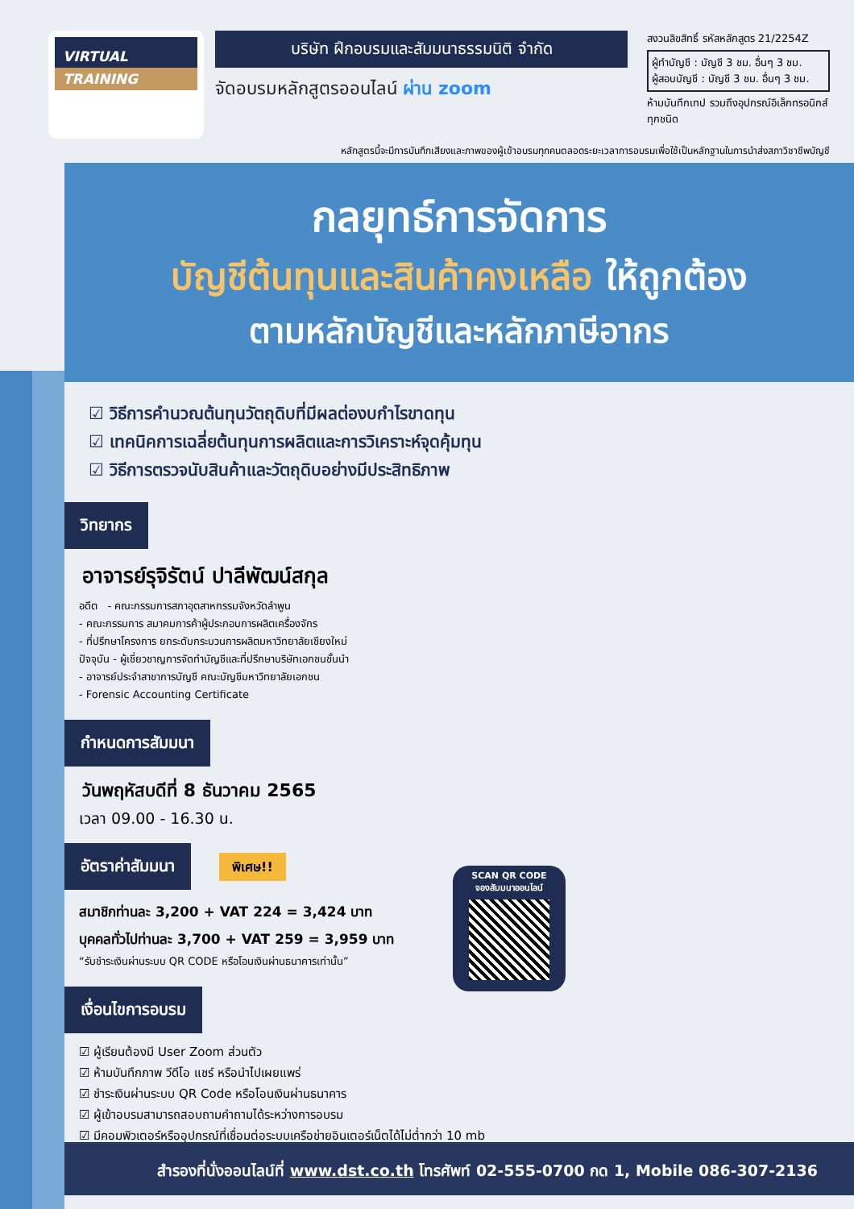VIRTUAL
TRAINING
บริษัท ฝึกอบรมและสัมมนาธรรมนิติ จำกัด
จัดอบรมหลักสูตรออนไลน์ ผ่าน zoom
สงวนลิขสิทธิ์ รหัสหลักสูตร 21/2254Z
ผู้ทำบัญชี : บัญชี 3 ชม. อื่นๆ 3 ชม.
ผู้สอบบัญชี : บัญชี 3 ชม. อื่นๆ 3 ชม.
ห้ามบันทึกเทป รวมถึงอุปกรณ์อิเล็กทรอนิกส์ทุกชนิด
หลักสูตรนี้จะมีการบันทึกเสียงและภาพของผู้เข้าอบรมทุกคนตลอดระยะเวลาการอบรมเพื่อใช้เป็นหลักฐานในการนำส่งสภาวิชาชีพบัญชี
กลยุทธ์การจัดการ
บัญชีต้นทุนและสินค้าคงเหลือ ให้ถูกต้อง
ตามหลักบัญชีและหลักภาษีอากร
☑ วิธีการคำนวณต้นทุนวัตถุดิบที่มีผลต่องบกำไรขาดทุน
☑ เทคนิคการเฉลี่ยต้นทุนการผลิตและการวิเคราะห์จุดคุ้มทุน
☑ วิธีการตรวจนับสินค้าและวัตถุดิบอย่างมีประสิทธิภาพ
วิทยากร
อาจารย์รุจิรัตน์ ปาลีพัฒน์สกุล
อดีต - คณะกรรมการสภาอุตสาหกรรมจังหวัดลำพูน
- คณะกรรมการ สมาคมการค้าผู้ประกอบการผลิตเครื่องจักร
- ที่ปรึกษาโครงการ ยกระดับกระบวนการผลิตมหาวิทยาลัยเชียงใหม่
ปัจจุบัน - ผู้เชี่ยวชาญการจัดทำบัญชีและที่ปรึกษาบริษัทเอกชนชั้นนำ
- อาจารย์ประจำสาขาการบัญชี คณะบัญชีมหาวิทยาลัยเอกชน
- Forensic Accounting Certificate
กำหนดการสัมมนา
วันพฤหัสบดีที่ 8 ธันวาคม 2565
เวลา 09.00 - 16.30 น.
อัตราค่าสัมมนา
พิเศษ!!
สมาชิกท่านละ 3,200 + VAT 224 = 3,424 บาท
บุคคลทั่วไปท่านละ 3,700 + VAT 259 = 3,959 บาท
“รับชำระเงินผ่านระบบ QR CODE หรือโอนเงินผ่านธนาคารเท่านั้น”
เงื่อนไขการอบรม
☑ ผู้เรียนต้องมี User Zoom ส่วนตัว
☑ ห้ามบันทึกภาพ วีดีโอ แชร์ หรือนำไปเผยแพร่
☑ ชำระเงินผ่านระบบ QR Code หรือโอนเงินผ่านธนาคาร
☑ ผู้เข้าอบรมสามารถสอบถามคำถามได้ระหว่างการอบรม
☑ มีคอมพิวเตอร์หรืออุปกรณ์ที่เชื่อมต่อระบบเครือข่ายอินเตอร์เน็ตได้ไม่ต่ำกว่า 10 mb
SCAN QR CODE
จองสัมมนาออนไลน์
สำรองที่นั่งออนไลน์ที่ www.dst.co.th โทรศัพท์ 02-555-0700 กด 1, Mobile 086-307-2136